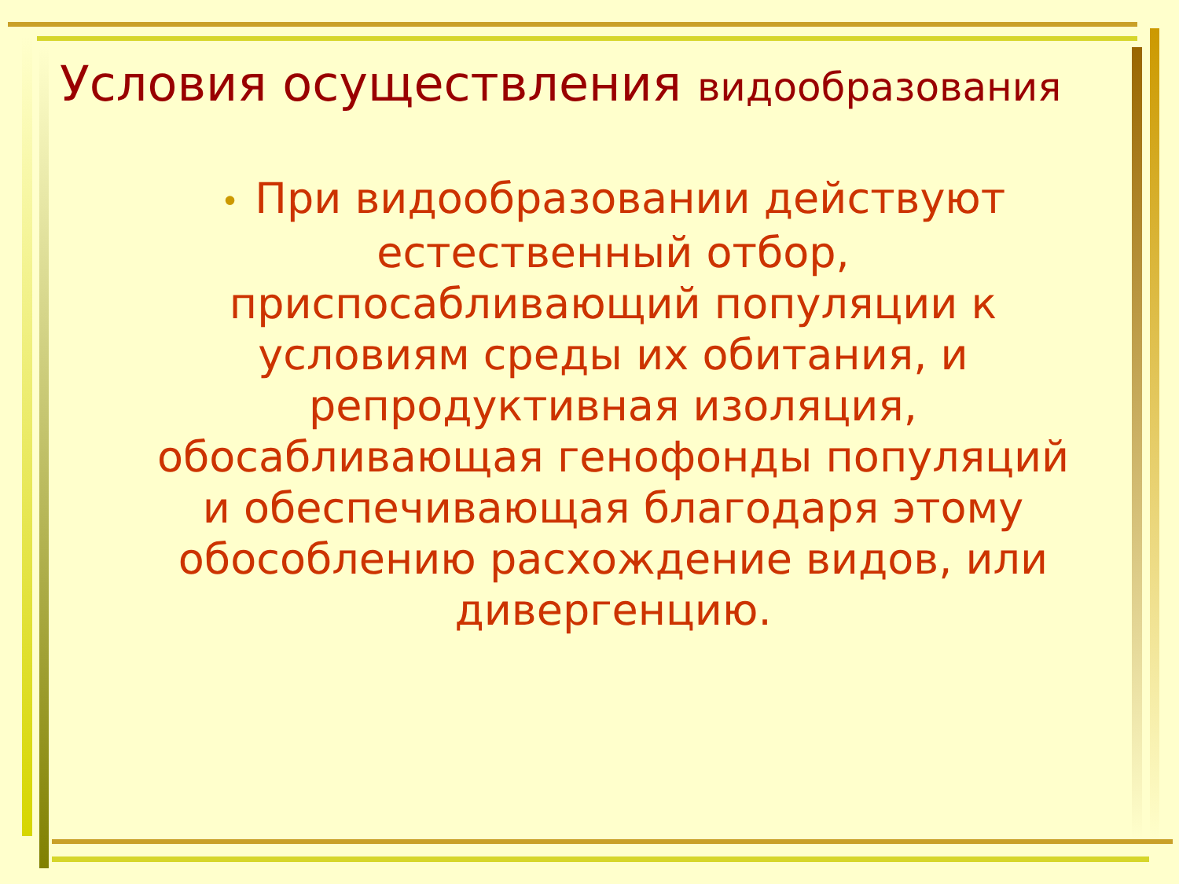Условия осуществления видообразования
• При видообразовании действуют естественный отбор, приспосабливающий популяции к условиям среды их обитания, и репродуктивная изоляция, обосабливающая генофонды популяций и обеспечивающая благодаря этому обособлению расхождение видов, или дивергенцию.